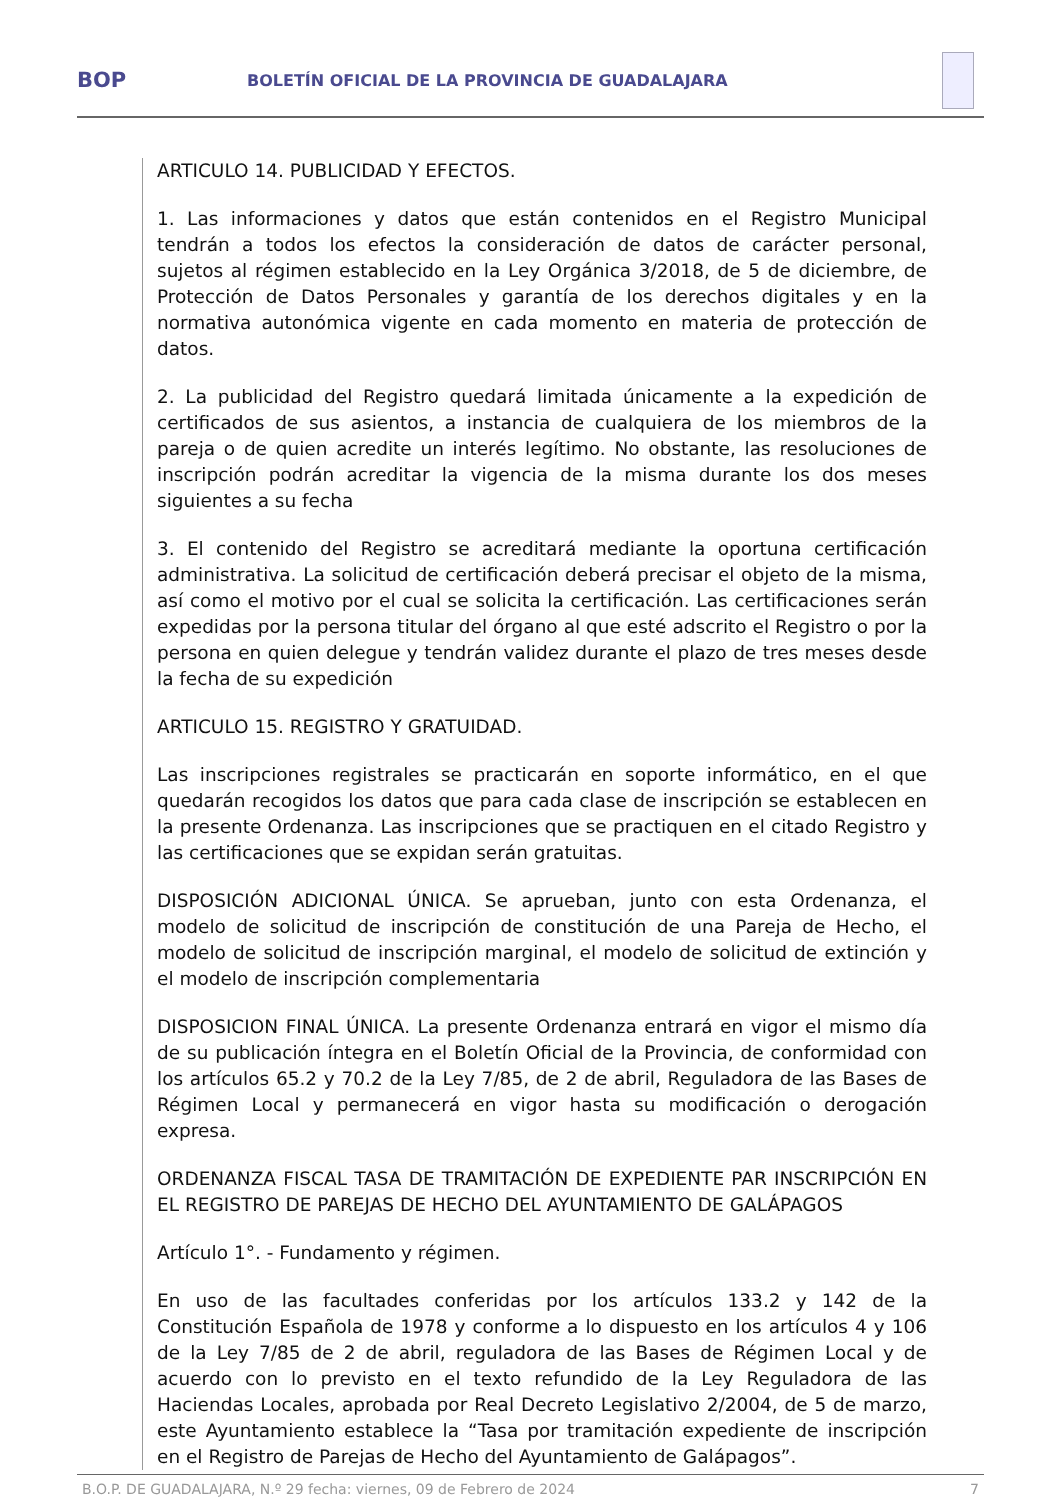BOP
BOLETÍN OFICIAL DE LA PROVINCIA DE GUADALAJARA
ARTICULO 14. PUBLICIDAD Y EFECTOS.
1. Las informaciones y datos que están contenidos en el Registro Municipal tendrán a todos los efectos la consideración de datos de carácter personal, sujetos al régimen establecido en la Ley Orgánica 3/2018, de 5 de diciembre, de Protección de Datos Personales y garantía de los derechos digitales y en la normativa autonómica vigente en cada momento en materia de protección de datos.
2. La publicidad del Registro quedará limitada únicamente a la expedición de certificados de sus asientos, a instancia de cualquiera de los miembros de la pareja o de quien acredite un interés legítimo. No obstante, las resoluciones de inscripción podrán acreditar la vigencia de la misma durante los dos meses siguientes a su fecha
3. El contenido del Registro se acreditará mediante la oportuna certificación administrativa. La solicitud de certificación deberá precisar el objeto de la misma, así como el motivo por el cual se solicita la certificación. Las certificaciones serán expedidas por la persona titular del órgano al que esté adscrito el Registro o por la persona en quien delegue y tendrán validez durante el plazo de tres meses desde la fecha de su expedición
ARTICULO 15. REGISTRO Y GRATUIDAD.
Las inscripciones registrales se practicarán en soporte informático, en el que quedarán recogidos los datos que para cada clase de inscripción se establecen en la presente Ordenanza. Las inscripciones que se practiquen en el citado Registro y las certificaciones que se expidan serán gratuitas.
DISPOSICIÓN ADICIONAL ÚNICA. Se aprueban, junto con esta Ordenanza, el modelo de solicitud de inscripción de constitución de una Pareja de Hecho, el modelo de solicitud de inscripción marginal, el modelo de solicitud de extinción y el modelo de inscripción complementaria
DISPOSICION FINAL ÚNICA. La presente Ordenanza entrará en vigor el mismo día de su publicación íntegra en el Boletín Oficial de la Provincia, de conformidad con los artículos 65.2 y 70.2 de la Ley 7/85, de 2 de abril, Reguladora de las Bases de Régimen Local y permanecerá en vigor hasta su modificación o derogación expresa.
ORDENANZA FISCAL TASA DE TRAMITACIÓN DE EXPEDIENTE PAR INSCRIPCIÓN EN EL REGISTRO DE PAREJAS DE HECHO DEL AYUNTAMIENTO DE GALÁPAGOS
Artículo 1°. - Fundamento y régimen.
En uso de las facultades conferidas por los artículos 133.2 y 142 de la Constitución Española de 1978 y conforme a lo dispuesto en los artículos 4 y 106 de la Ley 7/85 de 2 de abril, reguladora de las Bases de Régimen Local y de acuerdo con lo previsto en el texto refundido de la Ley Reguladora de las Haciendas Locales, aprobada por Real Decreto Legislativo 2/2004, de 5 de marzo, este Ayuntamiento establece la “Tasa por tramitación expediente de inscripción en el Registro de Parejas de Hecho del Ayuntamiento de Galápagos”.
B.O.P. DE GUADALAJARA, N.º 29 fecha: viernes, 09 de Febrero de 2024 7